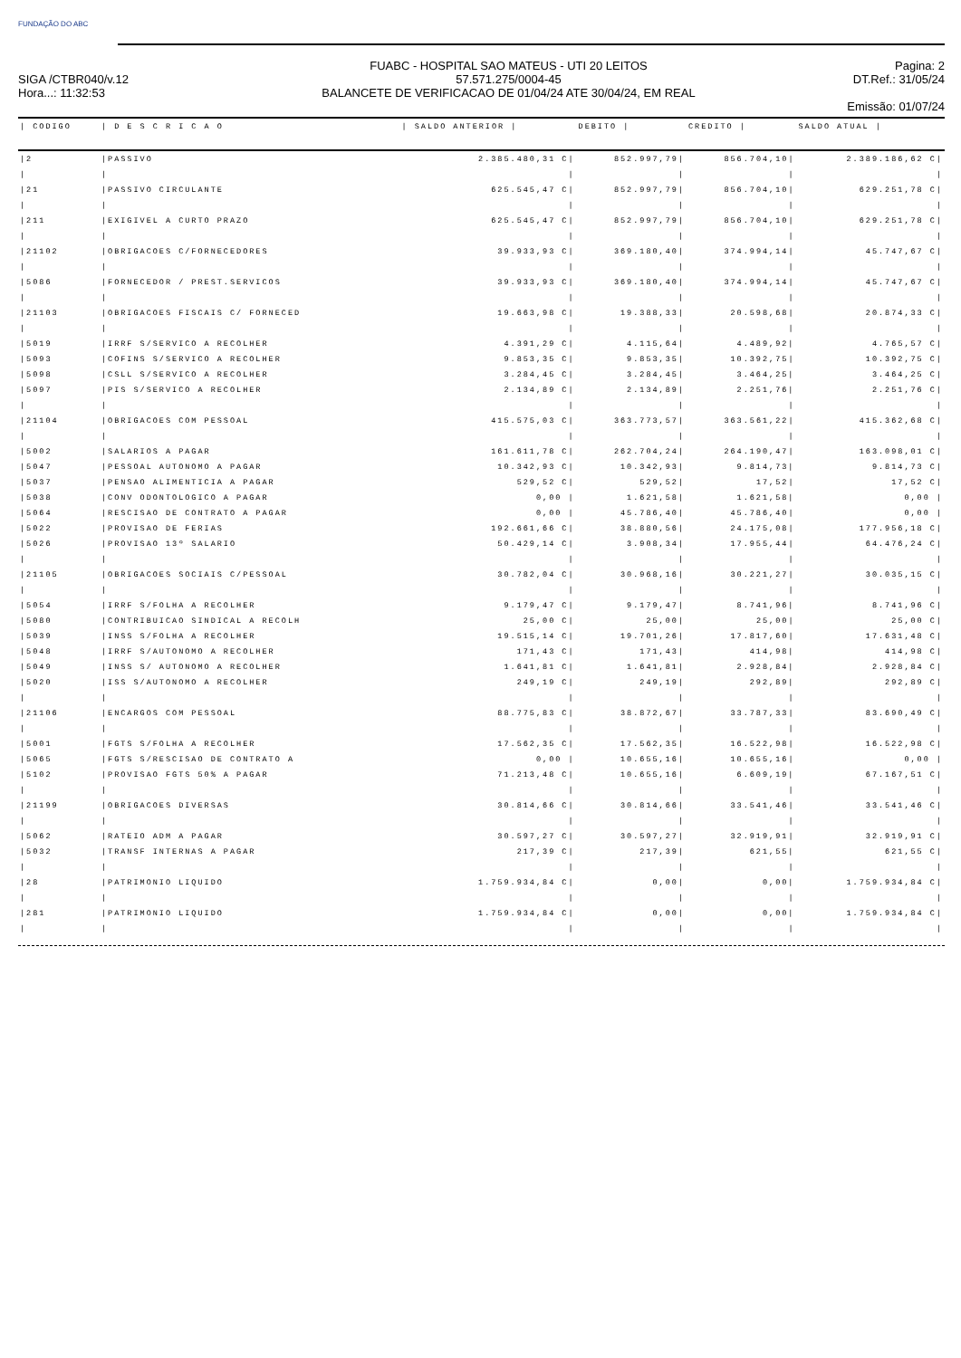FUNDAÇÃO DO ABC
SIGA /CTBR040/v.12
Hora...: 11:32:53
FUABC - HOSPITAL SAO MATEUS - UTI 20 LEITOS
57.571.275/0004-45
BALANCETE DE VERIFICACAO DE 01/04/24 ATE 30/04/24, EM REAL
Pagina: 2
DT.Ref.: 31/05/24
Emissão: 01/07/24
| / CODIGO | / D E S C R I C A O | / SALDO ANTERIOR / | DEBITO / | CREDITO / | SALDO ATUAL / |
| --- | --- | --- | --- | --- | --- |
| /2 | /PASSIVO | 2.385.480,31 C/ | 852.997,79/ | 856.704,10/ | 2.389.186,62 C/ |
| / | / | / | / | / | / |
| /21 | /PASSIVO CIRCULANTE | 625.545,47 C/ | 852.997,79/ | 856.704,10/ | 629.251,78 C/ |
| / | / | / | / | / | / |
| /211 | /EXIGIVEL A CURTO PRAZO | 625.545,47 C/ | 852.997,79/ | 856.704,10/ | 629.251,78 C/ |
| / | / | / | / | / | / |
| /21102 | /OBRIGACOES C/FORNECEDORES | 39.933,93 C/ | 369.180,40/ | 374.994,14/ | 45.747,67 C/ |
| / | / | / | / | / | / |
| /5086 | /FORNECEDOR / PREST.SERVICOS | 39.933,93 C/ | 369.180,40/ | 374.994,14/ | 45.747,67 C/ |
| / | / | / | / | / | / |
| /21103 | /OBRIGACOES FISCAIS C/ FORNECED | 19.663,98 C/ | 19.388,33/ | 20.598,68/ | 20.874,33 C/ |
| / | / | / | / | / | / |
| /5019 | /IRRF S/SERVICO A RECOLHER | 4.391,29 C/ | 4.115,64/ | 4.489,92/ | 4.765,57 C/ |
| /5093 | /COFINS S/SERVICO A RECOLHER | 9.853,35 C/ | 9.853,35/ | 10.392,75/ | 10.392,75 C/ |
| /5098 | /CSLL S/SERVICO A RECOLHER | 3.284,45 C/ | 3.284,45/ | 3.464,25/ | 3.464,25 C/ |
| /5097 | /PIS S/SERVICO A RECOLHER | 2.134,89 C/ | 2.134,89/ | 2.251,76/ | 2.251,76 C/ |
| / | / | / | / | / | / |
| /21104 | /OBRIGACOES COM PESSOAL | 415.575,03 C/ | 363.773,57/ | 363.561,22/ | 415.362,68 C/ |
| / | / | / | / | / | / |
| /5002 | /SALARIOS A PAGAR | 161.611,78 C/ | 262.704,24/ | 264.190,47/ | 163.098,01 C/ |
| /5047 | /PESSOAL AUTONOMO A PAGAR | 10.342,93 C/ | 10.342,93/ | 9.814,73/ | 9.814,73 C/ |
| /5037 | /PENSAO ALIMENTICIA A PAGAR | 529,52 C/ | 529,52/ | 17,52/ | 17,52 C/ |
| /5038 | /CONV ODONTOLOGICO A PAGAR | 0,00 / | 1.621,58/ | 1.621,58/ | 0,00 / |
| /5064 | /RESCISAO DE CONTRATO A PAGAR | 0,00 / | 45.786,40/ | 45.786,40/ | 0,00 / |
| /5022 | /PROVISAO DE FERIAS | 192.661,66 C/ | 38.880,56/ | 24.175,08/ | 177.956,18 C/ |
| /5026 | /PROVISAO 13º SALARIO | 50.429,14 C/ | 3.908,34/ | 17.955,44/ | 64.476,24 C/ |
| / | / | / | / | / | / |
| /21105 | /OBRIGACOES SOCIAIS C/PESSOAL | 30.782,04 C/ | 30.968,16/ | 30.221,27/ | 30.035,15 C/ |
| / | / | / | / | / | / |
| /5054 | /IRRF S/FOLHA A RECOLHER | 9.179,47 C/ | 9.179,47/ | 8.741,96/ | 8.741,96 C/ |
| /5080 | /CONTRIBUICAO SINDICAL A RECOLH | 25,00 C/ | 25,00/ | 25,00/ | 25,00 C/ |
| /5039 | /INSS S/FOLHA A RECOLHER | 19.515,14 C/ | 19.701,26/ | 17.817,60/ | 17.631,48 C/ |
| /5048 | /IRRF S/AUTONOMO A RECOLHER | 171,43 C/ | 171,43/ | 414,98/ | 414,98 C/ |
| /5049 | /INSS S/ AUTONOMO A RECOLHER | 1.641,81 C/ | 1.641,81/ | 2.928,84/ | 2.928,84 C/ |
| /5020 | /ISS S/AUTONOMO A RECOLHER | 249,19 C/ | 249,19/ | 292,89/ | 292,89 C/ |
| / | / | / | / | / | / |
| /21106 | /ENCARGOS COM PESSOAL | 88.775,83 C/ | 38.872,67/ | 33.787,33/ | 83.690,49 C/ |
| / | / | / | / | / | / |
| /5001 | /FGTS S/FOLHA A RECOLHER | 17.562,35 C/ | 17.562,35/ | 16.522,98/ | 16.522,98 C/ |
| /5065 | /FGTS S/RESCISAO DE CONTRATO A | 0,00 / | 10.655,16/ | 10.655,16/ | 0,00 / |
| /5102 | /PROVISAO FGTS 50% A PAGAR | 71.213,48 C/ | 10.655,16/ | 6.609,19/ | 67.167,51 C/ |
| / | / | / | / | / | / |
| /21199 | /OBRIGACOES DIVERSAS | 30.814,66 C/ | 30.814,66/ | 33.541,46/ | 33.541,46 C/ |
| / | / | / | / | / | / |
| /5062 | /RATEIO ADM A PAGAR | 30.597,27 C/ | 30.597,27/ | 32.919,91/ | 32.919,91 C/ |
| /5032 | /TRANSF INTERNAS A PAGAR | 217,39 C/ | 217,39/ | 621,55/ | 621,55 C/ |
| / | / | / | / | / | / |
| /28 | /PATRIMONIO LIQUIDO | 1.759.934,84 C/ | 0,00/ | 0,00/ | 1.759.934,84 C/ |
| / | / | / | / | / | / |
| /281 | /PATRIMONIO LIQUIDO | 1.759.934,84 C/ | 0,00/ | 0,00/ | 1.759.934,84 C/ |
| / | / | / | / | / | / |